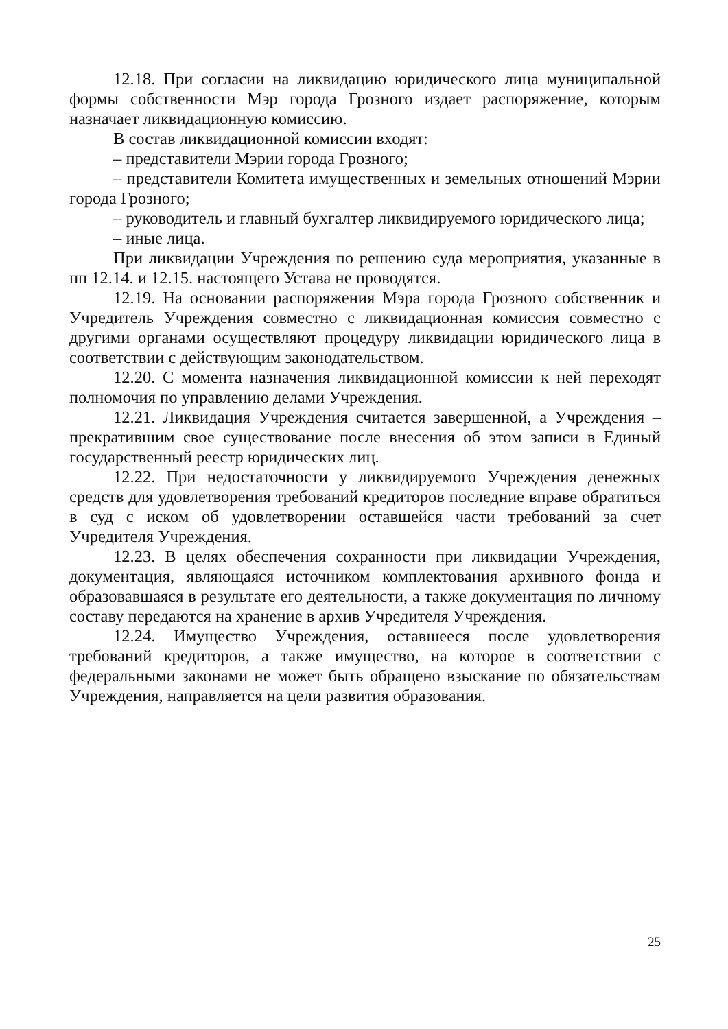12.18. При согласии на ликвидацию юридического лица муниципальной формы собственности Мэр города Грозного издает распоряжение, которым назначает ликвидационную комиссию.
В состав ликвидационной комиссии входят:
– представители Мэрии города Грозного;
– представители Комитета имущественных и земельных отношений Мэрии города Грозного;
– руководитель и главный бухгалтер ликвидируемого юридического лица;
– иные лица.
При ликвидации Учреждения по решению суда мероприятия, указанные в пп 12.14. и 12.15. настоящего Устава не проводятся.
12.19. На основании распоряжения Мэра города Грозного собственник и Учредитель Учреждения совместно с ликвидационная комиссия совместно с другими органами осуществляют процедуру ликвидации юридического лица в соответствии с действующим законодательством.
12.20. С момента назначения ликвидационной комиссии к ней переходят полномочия по управлению делами Учреждения.
12.21. Ликвидация Учреждения считается завершенной, а Учреждения – прекратившим свое существование после внесения об этом записи в Единый государственный реестр юридических лиц.
12.22. При недостаточности у ликвидируемого Учреждения денежных средств для удовлетворения требований кредиторов последние вправе обратиться в суд с иском об удовлетворении оставшейся части требований за счет Учредителя Учреждения.
12.23. В целях обеспечения сохранности при ликвидации Учреждения, документация, являющаяся источником комплектования архивного фонда и образовавшаяся в результате его деятельности, а также документация по личному составу передаются на хранение в архив Учредителя Учреждения.
12.24. Имущество Учреждения, оставшееся после удовлетворения требований кредиторов, а также имущество, на которое в соответствии с федеральными законами не может быть обращено взыскание по обязательствам Учреждения, направляется на цели развития образования.
25